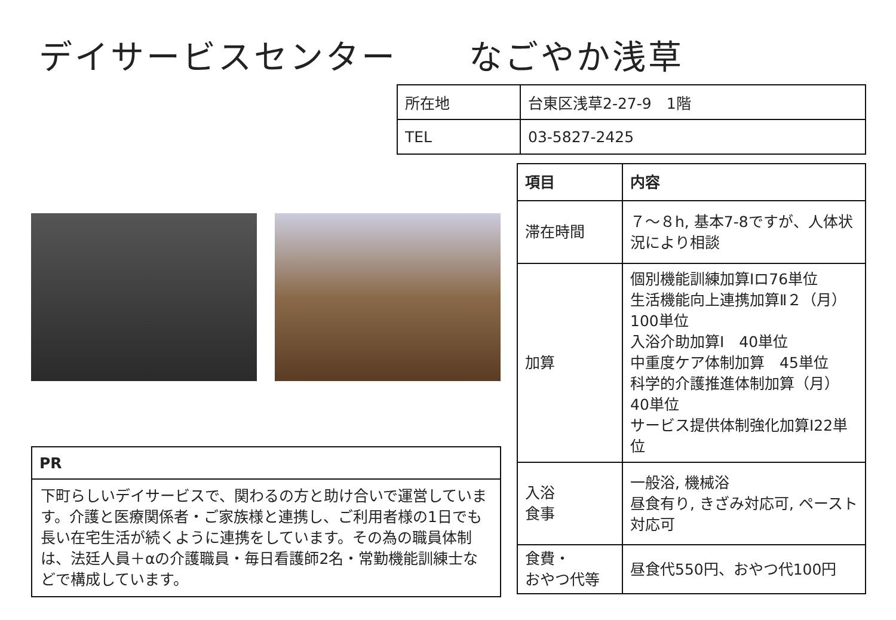デイサービスセンター　　なごやか浅草
| 所在地 | 台東区浅草2-27-9 1階 |
| TEL | 03-5827-2425 |
| 項目 | 内容 |
| --- | --- |
| 滞在時間 | ７～８h, 基本7-8ですが、人体状況により相談 |
| 加算 | 個別機能訓練加算Ⅰロ76単位 生活機能向上連携加算Ⅱ２（月）100単位 入浴介助加算Ⅰ 40単位 中重度ケア体制加算 45単位 科学的介護推進体制加算（月）40単位 サービス提供体制強化加算Ⅰ22単位 |
| 入浴 食事 | 一般浴, 機械浴 昼食有り, きざみ対応可, ペースト対応可 |
| 食費・ おやつ代等 | 昼食代550円、おやつ代100円 |
| PR |
| --- |
| 下町らしいデイサービスで、関わるの方と助け合いで運営しています。介護と医療関係者・ご家族様と連携し、ご利用者様の1日でも長い在宅生活が続くように連携をしています。その為の職員体制は、法廷人員＋αの介護職員・毎日看護師2名・常勤機能訓練士などで構成しています。 |